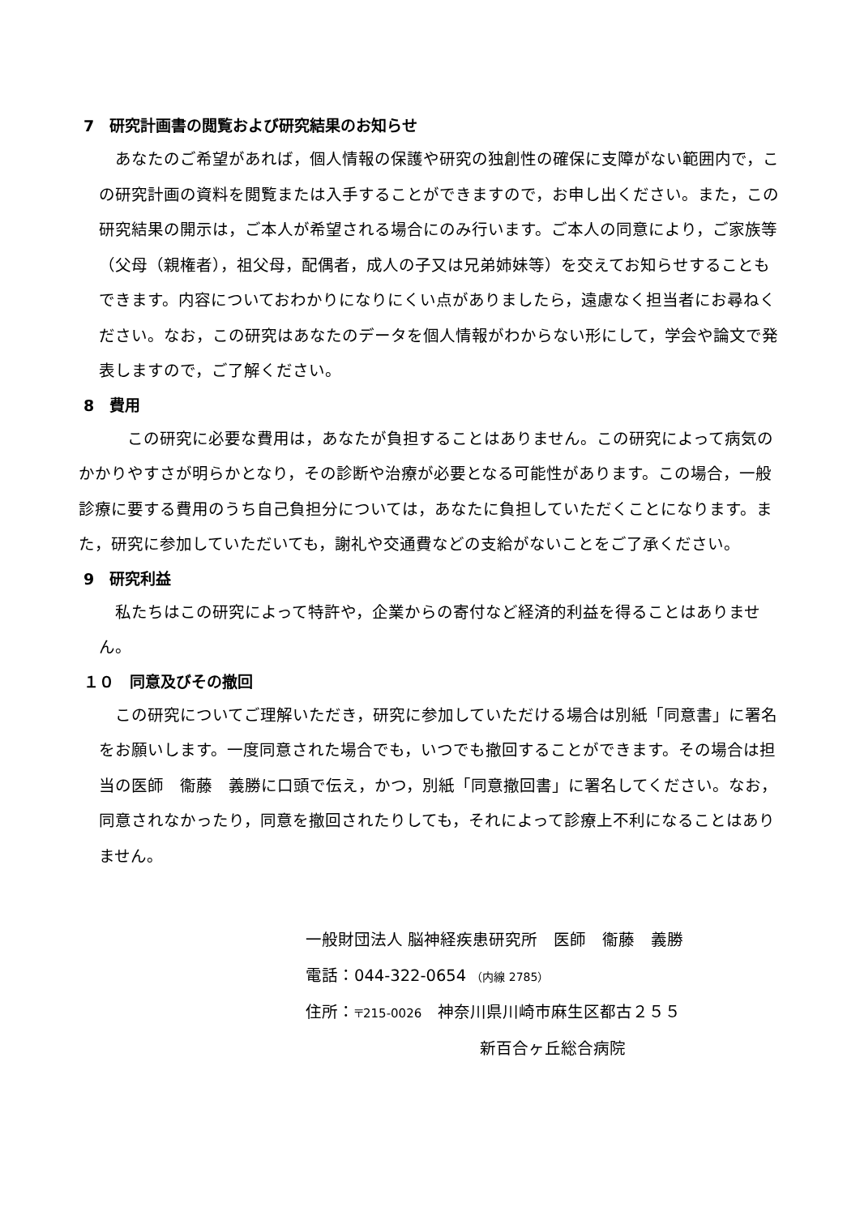7　研究計画書の閲覧および研究結果のお知らせ
　あなたのご希望があれば，個人情報の保護や研究の独創性の確保に支障がない範囲内で，この研究計画の資料を閲覧または入手することができますので，お申し出ください。また，この研究結果の開示は，ご本人が希望される場合にのみ行います。ご本人の同意により，ご家族等（父母（親権者），祖父母，配偶者，成人の子又は兄弟姉妹等）を交えてお知らせすることもできます。内容についておわかりになりにくい点がありましたら，遠慮なく担当者にお尋ねください。なお，この研究はあなたのデータを個人情報がわからない形にして，学会や論文で発表しますので，ご了解ください。
8　費用
　　　この研究に必要な費用は，あなたが負担することはありません。この研究によって病気のかかりやすさが明らかとなり，その診断や治療が必要となる可能性があります。この場合，一般診療に要する費用のうち自己負担分については，あなたに負担していただくことになります。また，研究に参加していただいても，謝礼や交通費などの支給がないことをご了承ください。
9　研究利益
　私たちはこの研究によって特許や，企業からの寄付など経済的利益を得ることはありません。
１０　同意及びその撤回
　この研究についてご理解いただき，研究に参加していただける場合は別紙「同意書」に署名をお願いします。一度同意された場合でも，いつでも撤回することができます。その場合は担当の医師　衞藤　義勝に口頭で伝え，かつ，別紙「同意撤回書」に署名してください。なお，同意されなかったり，同意を撤回されたりしても，それによって診療上不利になることはありません。
一般財団法人 脳神経疾患研究所　医師　衞藤　義勝
電話：044-322-0654 （内線 2785）
住所：〒215-0026　神奈川県川崎市麻生区都古２５５
新百合ヶ丘総合病院